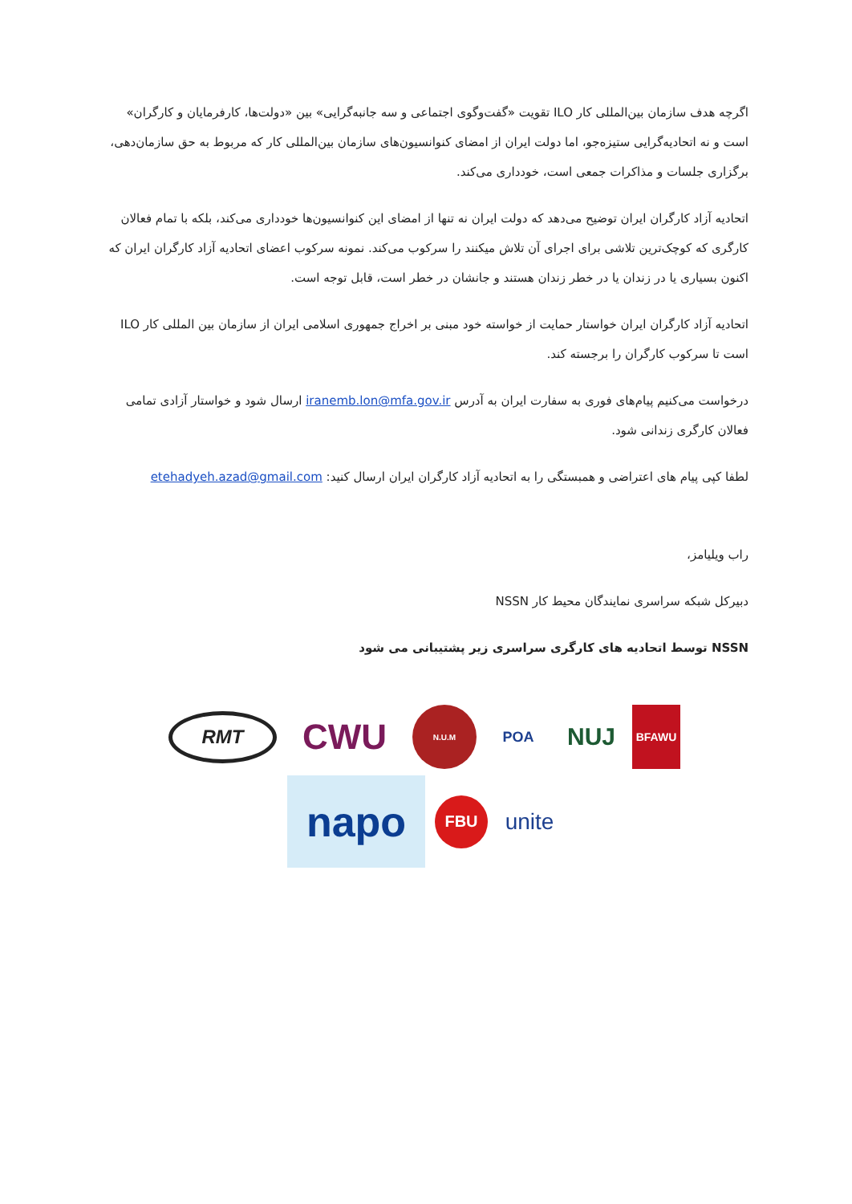اگرچه هدف سازمان بین‌المللی کار ILO تقویت «گفت‌وگوی اجتماعی و سه جانبه‌گرایی» بین «دولت‌ها، کارفرمایان و کارگران» است و نه اتحادیه‌گرایی ستیزه‌جو، اما دولت ایران از امضای کنوانسیون‌های سازمان بین‌المللی کار که مربوط به حق سازمان‌دهی، برگزاری جلسات و مذاکرات جمعی است، خودداری می‌کند.
اتحادیه آزاد کارگران ایران توضیح می‌دهد که دولت ایران نه تنها از امضای این کنوانسیون‌ها خودداری می‌کند، بلکه با تمام فعالان کارگری که کوچک‌ترین تلاشی برای اجرای آن تلاش میکنند را سرکوب می‌کند. نمونه سرکوب اعضای اتحادیه آزاد کارگران ایران که اکنون بسیاری یا در زندان یا در خطر زندان هستند و جانشان در خطر است، قابل توجه است.
اتحادیه آزاد کارگران ایران خواستار حمایت از خواسته خود مبنی بر اخراج جمهوری اسلامی ایران از سازمان بین المللی کار ILO است تا سرکوب کارگران را برجسته کند.
درخواست می‌کنیم پیام‌های فوری به سفارت ایران به آدرس iranemb.lon@mfa.gov.ir ارسال شود و خواستار آزادی تمامی فعالان کارگری زندانی شود.
لطفا کپی پیام های اعتراضی و همبستگی را به اتحادیه آزاد کارگران ایران ارسال کنید: etehadyeh.azad@gmail.com
راب ویلیامز،
دبیرکل شبکه سراسری نمایندگان محیط کار NSSN
NSSN توسط اتحادیه های کارگری سراسری زیر پشتیبانی می شود
RMT
CWU
N.U.M
POA
NUJ
BFAWU
napo
FBU
unite